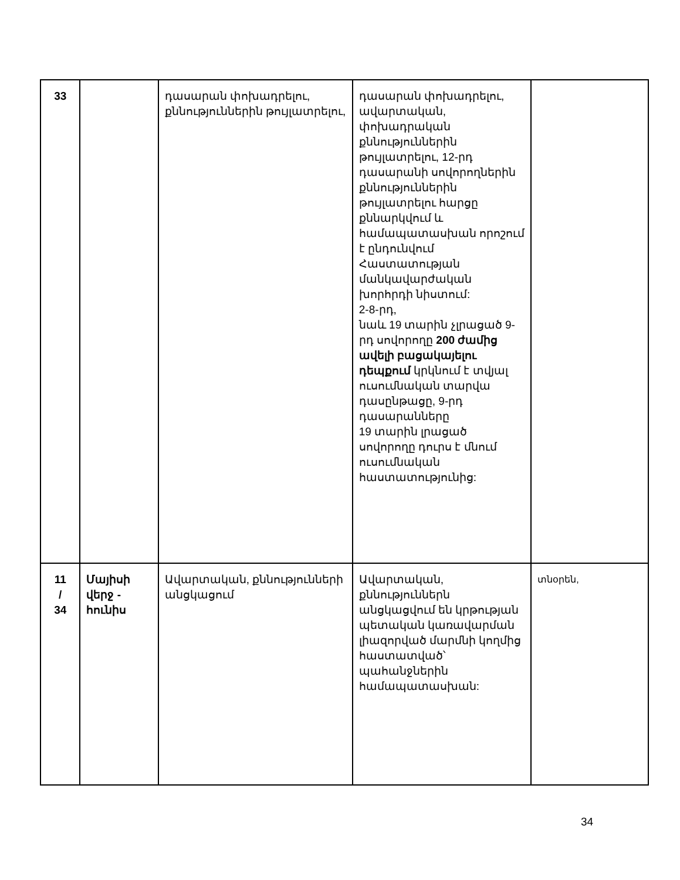| 33 | | դասարան փոխադրելու, քննություններին թույլատրելու, | դասարան փոխադրելու, ավարտական, փոխադրական քննություններին թույլատրելու, 12-րդ դասարանի սովորողներին քննություններին թույլատրելու հարցը քննարկվում և համապատասխան որոշում է ընդունվում Հաստատության մանկավարժական խորհրդի նիստում: 2-8-րդ, նաև 19 տարին չլրացած 9-րդ սովորողը 200 ժամից ավելի բացակայելու դեպքում կրկնում է տվյալ ուսումնական տարվա դասընթացը, 9-րդ դասարանները 19 տարին լրացած սովորողը դուրս է մնում ուսումնական հաստատությունից: | |
| 11 / 34 | Մայիսի վերջ - հունիս | Ավարտական, քննությունների անցկացում | Ավարտական, քննություններն անցկացվում են կրթության պետական կառավարման լիազորված մարմնի կողմից հաստատված՝ պահանջներին համապատասխան: | տնօրեն, |
34